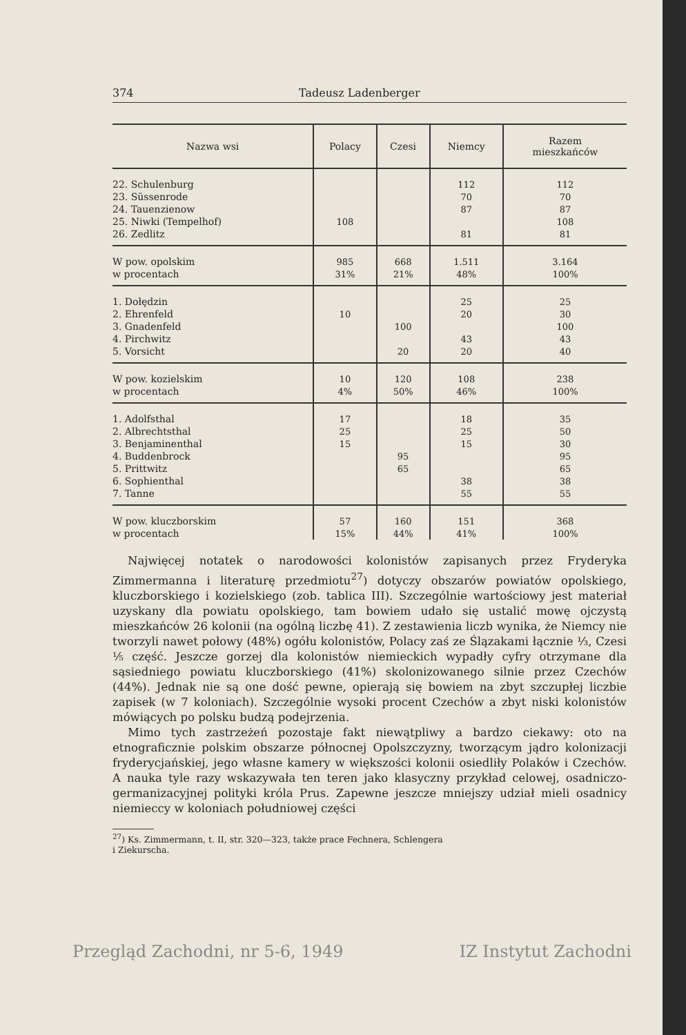374 Tadeusz Ladenberger
| Nazwa wsi | Polacy | Czesi | Niemcy | Razem mieszkańców |
| --- | --- | --- | --- | --- |
| 22. Schulenburg | | | 112 | 112 |
| 23. Süssenrode | | | 70 | 70 |
| 24. Tauenzienow | | | 87 | 87 |
| 25. Niwki (Tempelhof) | 108 | | | 108 |
| 26. Zedlitz | | | 81 | 81 |
| W pow. opolskim | 985 | 668 | 1.511 | 3.164 |
| w procentach | 31% | 21% | 48% | 100% |
| 1. Dołędzin | | | 25 | 25 |
| 2. Ehrenfeld | 10 | | 20 | 30 |
| 3. Gnadenfeld | | 100 | | 100 |
| 4. Pirchwitz | | | 43 | 43 |
| 5. Vorsicht | | 20 | 20 | 40 |
| W pow. kozielskim | 10 | 120 | 108 | 238 |
| w procentach | 4% | 50% | 46% | 100% |
| 1. Adolfsthal | 17 | | 18 | 35 |
| 2. Albrechtsthal | 25 | | 25 | 50 |
| 3. Benjaminenthal | 15 | | 15 | 30 |
| 4. Buddenbrock | | 95 | | 95 |
| 5. Prittwitz | | 65 | | 65 |
| 6. Sophienthal | | | 38 | 38 |
| 7. Tanne | | | 55 | 55 |
| W pow. kluczborskim | 57 | 160 | 151 | 368 |
| w procentach | 15% | 44% | 41% | 100% |
Najwięcej notatek o narodowości kolonistów zapisanych przez Fryderyka Zimmermanna i literaturę przedmiotu<sup>27</sup>) dotyczy obszarów powiatów opolskiego, kluczborskiego i kozielskiego (zob. tablica III). Szczególnie wartościowy jest materiał uzyskany dla powiatu opolskiego, tam bowiem udało się ustalić mowę ojczystą mieszkańców 26 kolonii (na ogólną liczbę 41). Z zestawienia liczb wynika, że Niemcy nie tworzyli nawet połowy (48%) ogółu kolonistów, Polacy zaś ze Ślązakami łącznie ⅓, Czesi ⅕ część. Jeszcze gorzej dla kolonistów niemieckich wypadły cyfry otrzymane dla sąsiedniego powiatu kluczborskiego (41%) skolonizowanego silnie przez Czechów (44%). Jednak nie są one dość pewne, opierają się bowiem na zbyt szczupłej liczbie zapisek (w 7 koloniach). Szczególnie wysoki procent Czechów a zbyt niski kolonistów mówiących po polsku budzą podejrzenia.
Mimo tych zastrzeżeń pozostaje fakt niewątpliwy a bardzo ciekawy: oto na etnograficznie polskim obszarze północnej Opolszczyzny, tworzącym jądro kolonizacji fryderycjańskiej, jego własne kamery w większości kolonii osiedliły Polaków i Czechów. A nauka tyle razy wskazywała ten teren jako klasyczny przykład celowej, osadniczo-germanizacyjnej polityki króla Prus. Zapewne jeszcze mniejszy udział mieli osadnicy niemieccy w koloniach południowej części
<sup>27</sup>) Ks. Zimmermann, t. II, str. 320—323, także prace Fechnera, Schlengera
i Ziekurscha.
Przegląd Zachodni, nr 5-6, 1949 IZ Instytut Zachodni